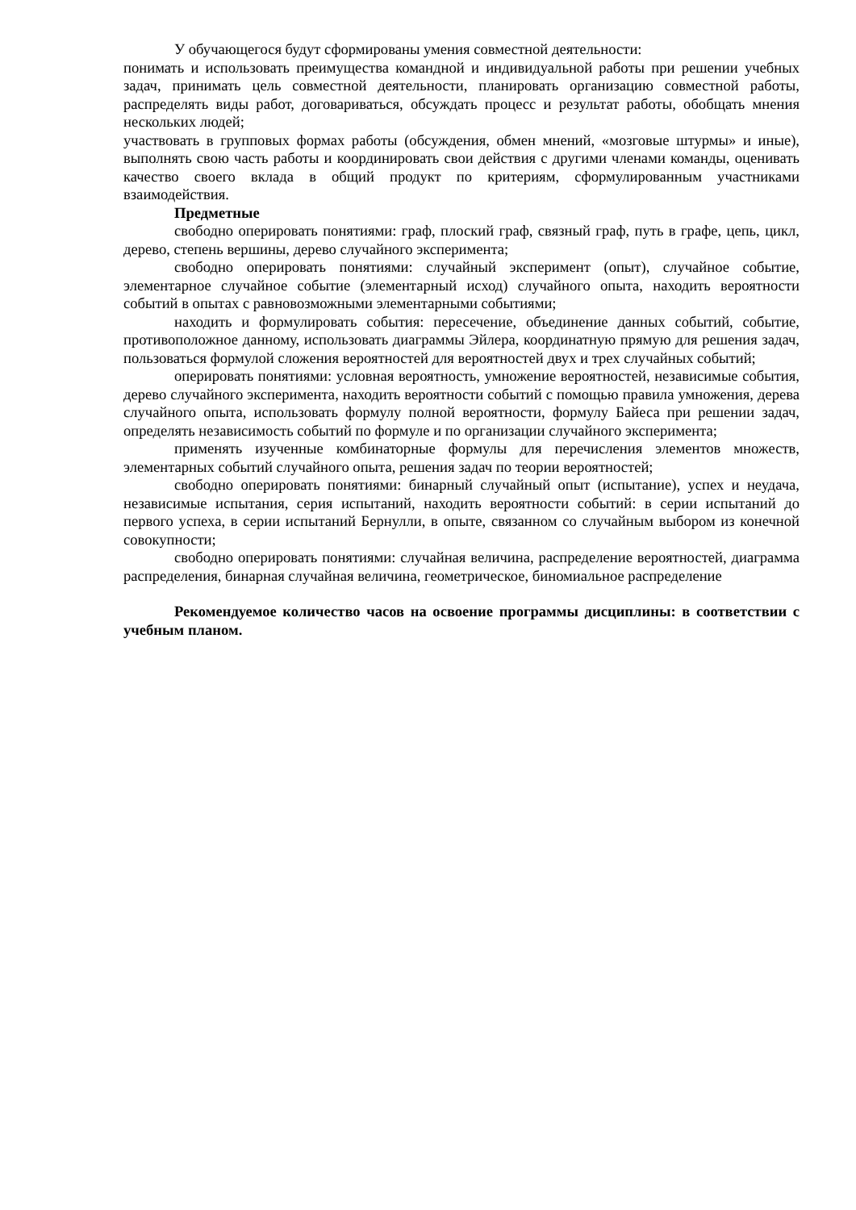У обучающегося будут сформированы умения совместной деятельности:
понимать и использовать преимущества командной и индивидуальной работы при решении учебных задач, принимать цель совместной деятельности, планировать организацию совместной работы, распределять виды работ, договариваться, обсуждать процесс и результат работы, обобщать мнения нескольких людей;
участвовать в групповых формах работы (обсуждения, обмен мнений, «мозговые штурмы» и иные), выполнять свою часть работы и координировать свои действия с другими членами команды, оценивать качество своего вклада в общий продукт по критериям, сформулированным участниками взаимодействия.
Предметные
свободно оперировать понятиями: граф, плоский граф, связный граф, путь в графе, цепь, цикл, дерево, степень вершины, дерево случайного эксперимента;
свободно оперировать понятиями: случайный эксперимент (опыт), случайное событие, элементарное случайное событие (элементарный исход) случайного опыта, находить вероятности событий в опытах с равновозможными элементарными событиями;
находить и формулировать события: пересечение, объединение данных событий, событие, противоположное данному, использовать диаграммы Эйлера, координатную прямую для решения задач, пользоваться формулой сложения вероятностей для вероятностей двух и трех случайных событий;
оперировать понятиями: условная вероятность, умножение вероятностей, независимые события, дерево случайного эксперимента, находить вероятности событий с помощью правила умножения, дерева случайного опыта, использовать формулу полной вероятности, формулу Байеса при решении задач, определять независимость событий по формуле и по организации случайного эксперимента;
применять изученные комбинаторные формулы для перечисления элементов множеств, элементарных событий случайного опыта, решения задач по теории вероятностей;
свободно оперировать понятиями: бинарный случайный опыт (испытание), успех и неудача, независимые испытания, серия испытаний, находить вероятности событий: в серии испытаний до первого успеха, в серии испытаний Бернулли, в опыте, связанном со случайным выбором из конечной совокупности;
свободно оперировать понятиями: случайная величина, распределение вероятностей, диаграмма распределения, бинарная случайная величина, геометрическое, биномиальное распределение
Рекомендуемое количество часов на освоение программы дисциплины: в соответствии с учебным планом.